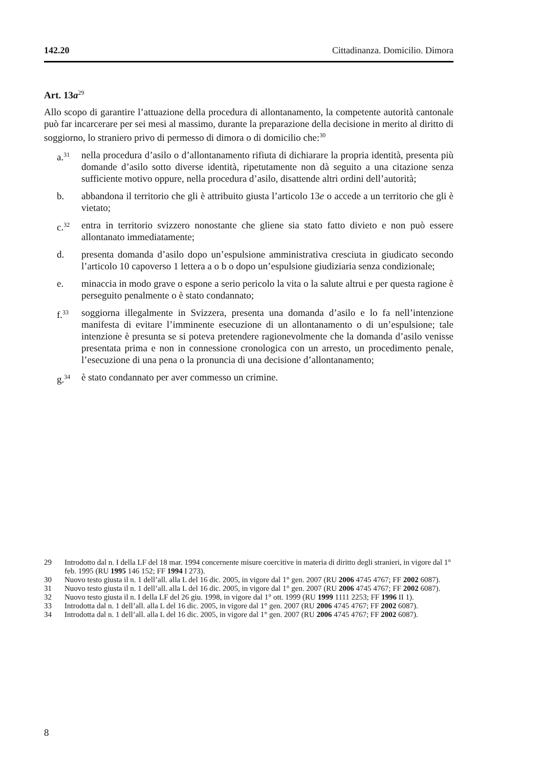142.20 Cittadinanza. Domicilio. Dimora
Art. 13a<sup>29</sup>
Allo scopo di garantire l’attuazione della procedura di allontanamento, la competente autorità cantonale può far incarcerare per sei mesi al massimo, durante la preparazione della decisione in merito al diritto di soggiorno, lo straniero privo di permesso di dimora o di domicilio che:<sup>30</sup>
a.<sup>31</sup> nella procedura d’asilo o d’allontanamento rifiuta di dichiarare la propria identità, presenta più domande d’asilo sotto diverse identità, ripetutamente non dà seguito a una citazione senza sufficiente motivo oppure, nella procedura d’asilo, disattende altri ordini dell’autorità;
b. abbandona il territorio che gli è attribuito giusta l’articolo 13e o accede a un territorio che gli è vietato;
c.<sup>32</sup> entra in territorio svizzero nonostante che gliene sia stato fatto divieto e non può essere allontanato immediatamente;
d. presenta domanda d’asilo dopo un’espulsione amministrativa cresciuta in giudicato secondo l’articolo 10 capoverso 1 lettera a o b o dopo un’espulsione giudiziaria senza condizionale;
e. minaccia in modo grave o espone a serio pericolo la vita o la salute altrui e per questa ragione è perseguito penalmente o è stato condannato;
f.<sup>33</sup> soggiorna illegalmente in Svizzera, presenta una domanda d’asilo e lo fa nell’intenzione manifesta di evitare l’imminente esecuzione di un allontanamento o di un’espulsione; tale intenzione è presunta se si poteva pretendere ragionevolmente che la domanda d’asilo venisse presentata prima e non in connessione cronologica con un arresto, un procedimento penale, l’esecuzione di una pena o la pronuncia di una decisione d’allontanamento;
g.<sup>34</sup> è stato condannato per aver commesso un crimine.
29 Introdotto dal n. I della LF del 18 mar. 1994 concernente misure coercitive in materia di diritto degli stranieri, in vigore dal 1° feb. 1995 (RU 1995 146 152; FF 1994 I 273).
30 Nuovo testo giusta il n. 1 dell’all. alla L del 16 dic. 2005, in vigore dal 1° gen. 2007 (RU 2006 4745 4767; FF 2002 6087).
31 Nuovo testo giusta il n. 1 dell’all. alla L del 16 dic. 2005, in vigore dal 1° gen. 2007 (RU 2006 4745 4767; FF 2002 6087).
32 Nuovo testo giusta il n. I della LF del 26 giu. 1998, in vigore dal 1° ott. 1999 (RU 1999 1111 2253; FF 1996 II 1).
33 Introdotta dal n. 1 dell’all. alla L del 16 dic. 2005, in vigore dal 1° gen. 2007 (RU 2006 4745 4767; FF 2002 6087).
34 Introdotta dal n. 1 dell’all. alla L del 16 dic. 2005, in vigore dal 1° gen. 2007 (RU 2006 4745 4767; FF 2002 6087).
8